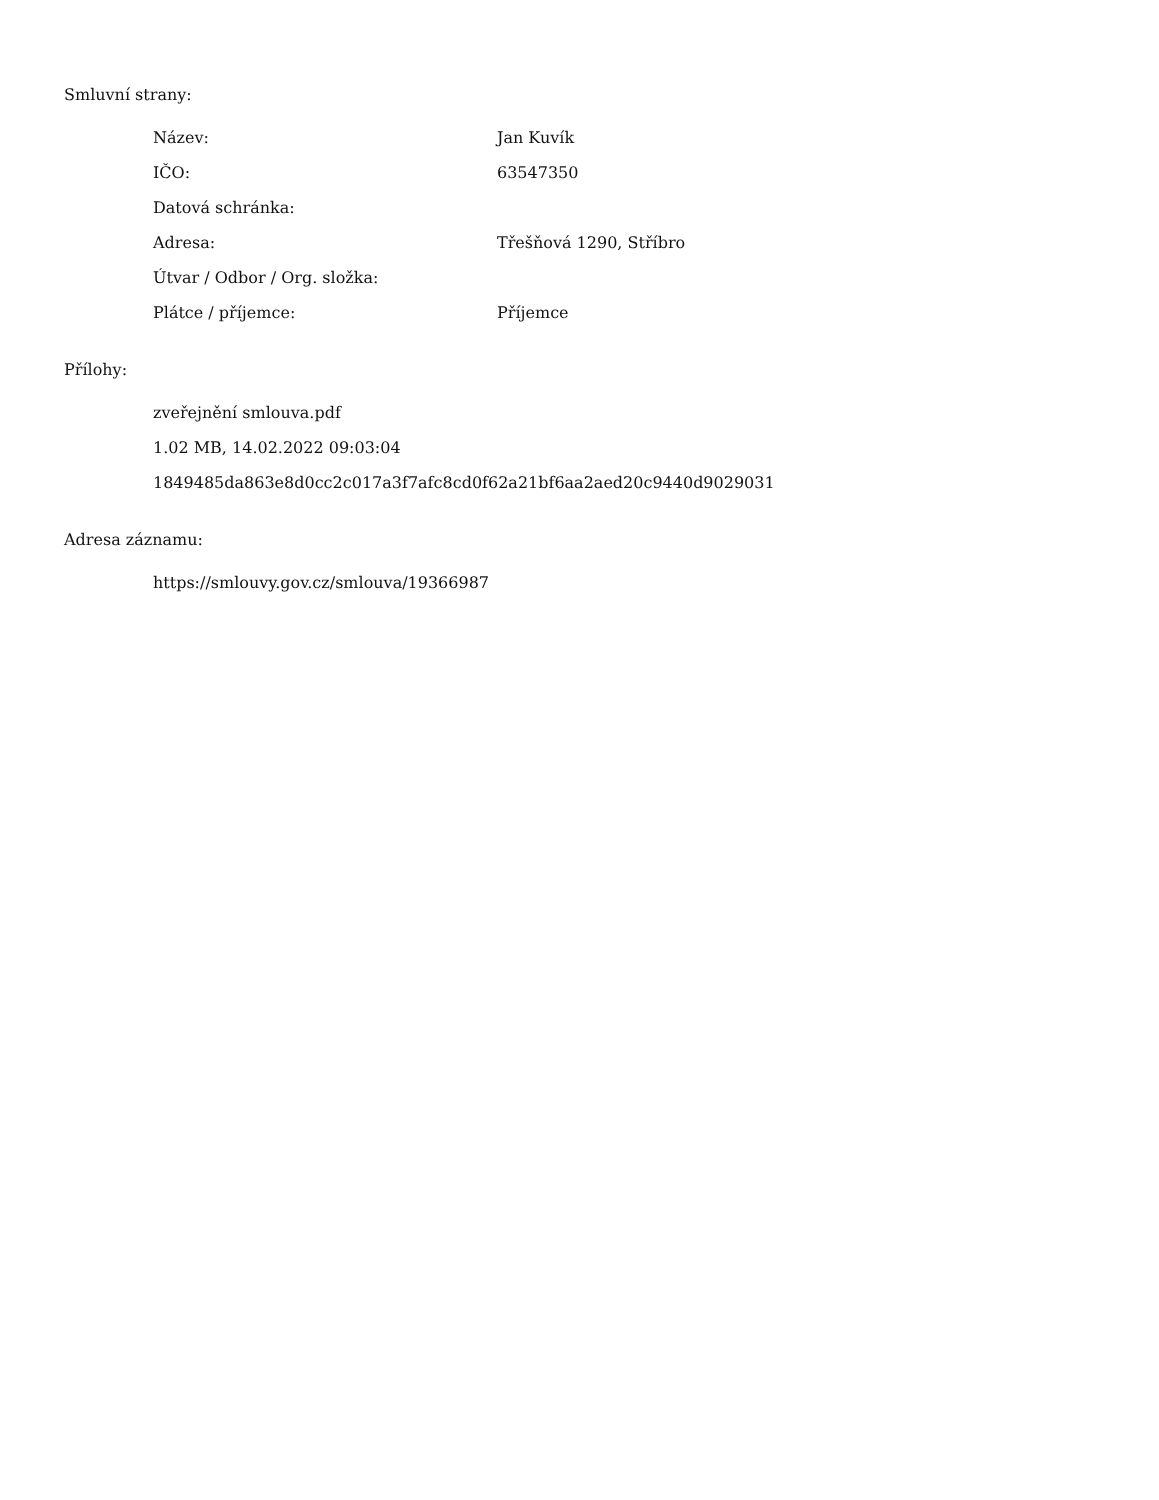Smluvní strany:
| Název: | Jan Kuvík |
| IČO: | 63547350 |
| Datová schránka: | |
| Adresa: | Třešňová 1290, Stříbro |
| Útvar / Odbor / Org. složka: | |
| Plátce / příjemce: | Příjemce |
Přílohy:
zveřejnění smlouva.pdf
1.02 MB, 14.02.2022 09:03:04
1849485da863e8d0cc2c017a3f7afc8cd0f62a21bf6aa2aed20c9440d9029031
Adresa záznamu:
https://smlouvy.gov.cz/smlouva/19366987